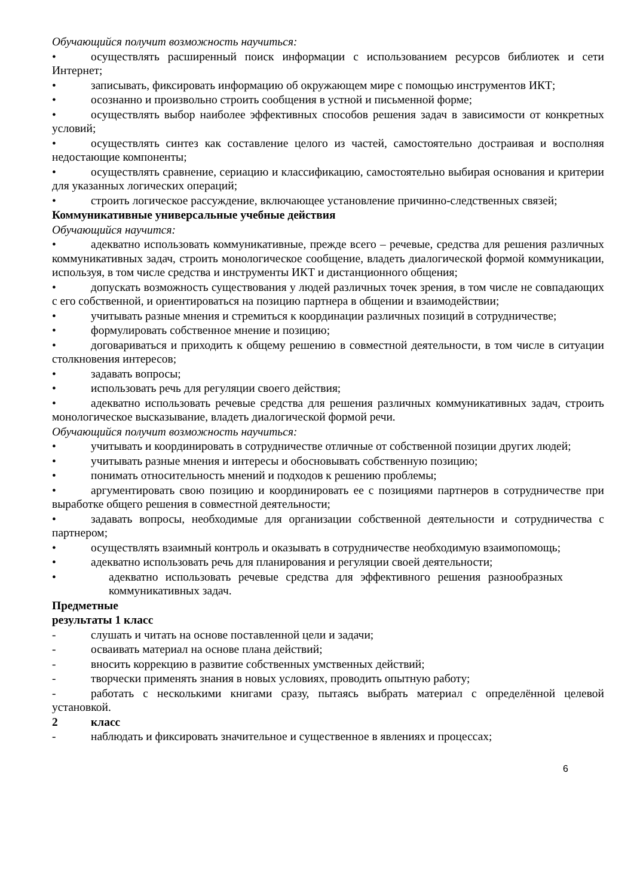Обучающийся получит возможность научиться:
• осуществлять расширенный поиск информации с использованием ресурсов библиотек и сети Интернет;
• записывать, фиксировать информацию об окружающем мире с помощью инструментов ИКТ;
• осознанно и произвольно строить сообщения в устной и письменной форме;
• осуществлять выбор наиболее эффективных способов решения задач в зависимости от конкретных условий;
• осуществлять синтез как составление целого из частей, самостоятельно достраивая и восполняя недостающие компоненты;
• осуществлять сравнение, сериацию и классификацию, самостоятельно выбирая основания и критерии для указанных логических операций;
• строить логическое рассуждение, включающее установление причинно-следственных связей;
Коммуникативные универсальные учебные действия
Обучающийся научится:
• адекватно использовать коммуникативные, прежде всего – речевые, средства для решения различных коммуникативных задач, строить монологическое сообщение, владеть диалогической формой коммуникации, используя, в том числе средства и инструменты ИКТ и дистанционного общения;
• допускать возможность существования у людей различных точек зрения, в том числе не совпадающих с его собственной, и ориентироваться на позицию партнера в общении и взаимодействии;
• учитывать разные мнения и стремиться к координации различных позиций в сотрудничестве;
• формулировать собственное мнение и позицию;
• договариваться и приходить к общему решению в совместной деятельности, в том числе в ситуации столкновения интересов;
• задавать вопросы;
• использовать речь для регуляции своего действия;
• адекватно использовать речевые средства для решения различных коммуникативных задач, строить монологическое высказывание, владеть диалогической формой речи.
Обучающийся получит возможность научиться:
• учитывать и координировать в сотрудничестве отличные от собственной позиции других людей;
• учитывать разные мнения и интересы и обосновывать собственную позицию;
• понимать относительность мнений и подходов к решению проблемы;
• аргументировать свою позицию и координировать ее с позициями партнеров в сотрудничестве при выработке общего решения в совместной деятельности;
• задавать вопросы, необходимые для организации собственной деятельности и сотрудничества с партнером;
• осуществлять взаимный контроль и оказывать в сотрудничестве необходимую взаимопомощь;
• адекватно использовать речь для планирования и регуляции своей деятельности;
• адекватно использовать речевые средства для эффективного решения разнообразных коммуникативных задач.
Предметные
результаты 1 класс
- слушать и читать на основе поставленной цели и задачи;
- осваивать материал на основе плана действий;
- вносить коррекцию в развитие собственных умственных действий;
- творчески применять знания в новых условиях, проводить опытную работу;
- работать с несколькими книгами сразу, пытаясь выбрать материал с определённой целевой установкой.
2 класс
- наблюдать и фиксировать значительное и существенное в явлениях и процессах;
6